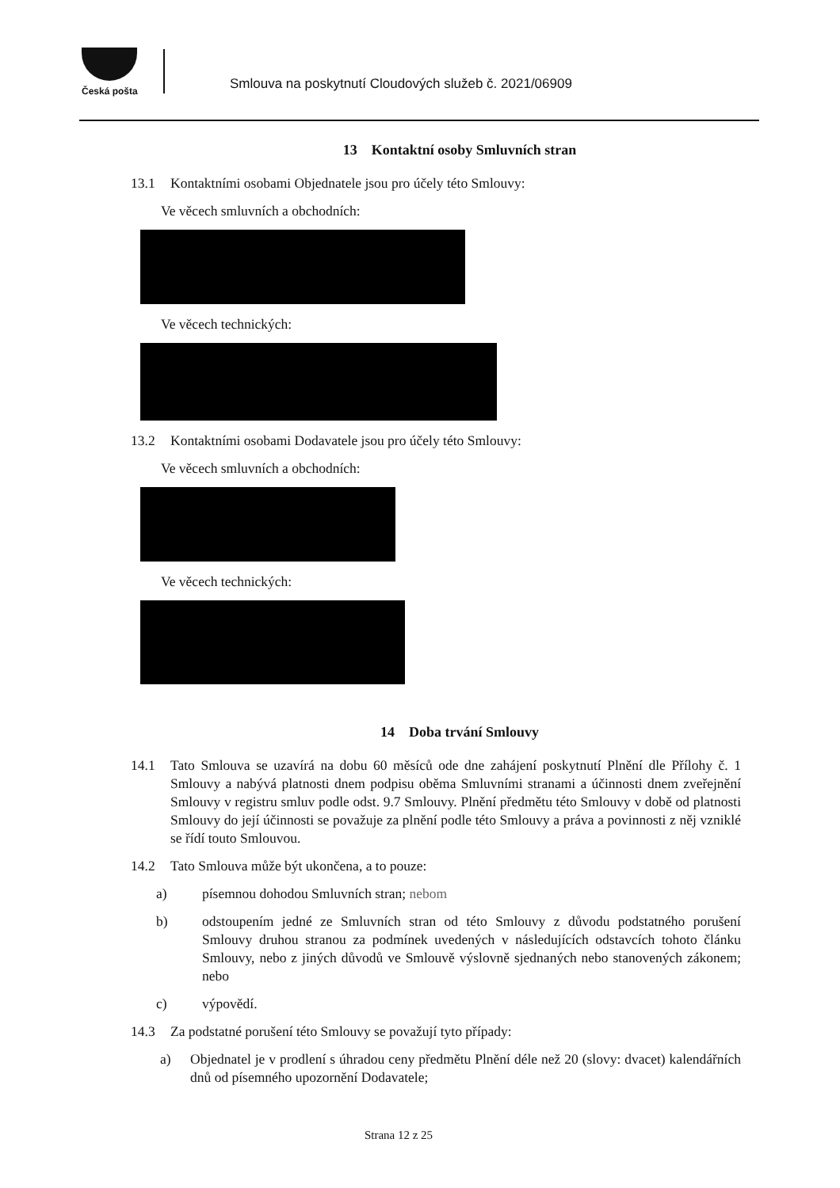Česká pošta
Smlouva na poskytnutí Cloudových služeb č. 2021/06909
13 Kontaktní osoby Smluvních stran
13.1 Kontaktními osobami Objednatele jsou pro účely této Smlouvy:
Ve věcech smluvních a obchodních:
Ve věcech technických:
13.2 Kontaktními osobami Dodavatele jsou pro účely této Smlouvy:
Ve věcech smluvních a obchodních:
Ve věcech technických:
14 Doba trvání Smlouvy
14.1 Tato Smlouva se uzavírá na dobu 60 měsíců ode dne zahájení poskytnutí Plnění dle Přílohy č. 1 Smlouvy a nabývá platnosti dnem podpisu oběma Smluvními stranami a účinnosti dnem zveřejnění Smlouvy v registru smluv podle odst. 9.7 Smlouvy. Plnění předmětu této Smlouvy v době od platnosti Smlouvy do její účinnosti se považuje za plnění podle této Smlouvy a práva a povinnosti z něj vzniklé se řídí touto Smlouvou.
14.2 Tato Smlouva může být ukončena, a to pouze:
a) písemnou dohodou Smluvních stran; nebom
b) odstoupením jedné ze Smluvních stran od této Smlouvy z důvodu podstatného porušení Smlouvy druhou stranou za podmínek uvedených v následujících odstavcích tohoto článku Smlouvy, nebo z jiných důvodů ve Smlouvě výslovně sjednaných nebo stanovených zákonem; nebo
c) výpovědí.
14.3 Za podstatné porušení této Smlouvy se považují tyto případy:
a) Objednatel je v prodlení s úhradou ceny předmětu Plnění déle než 20 (slovy: dvacet) kalendářních dnů od písemného upozornění Dodavatele;
Strana 12 z 25